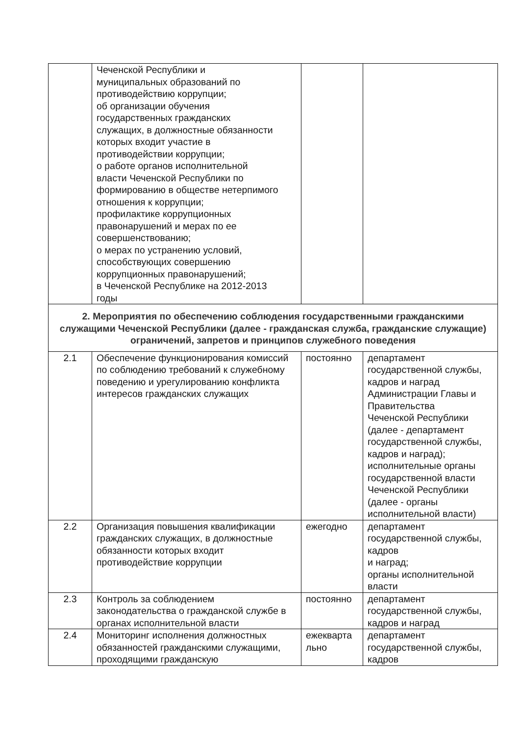| | Чеченской Республики и муниципальных образований по противодействию коррупции; об организации обучения государственных гражданских служащих, в должностные обязанности которых входит участие в противодействии коррупции; о работе органов исполнительной власти Чеченской Республики по формированию в обществе нетерпимого отношения к коррупции; профилактике коррупционных правонарушений и мерах по ее совершенствованию; о мерах по устранению условий, способствующих совершению коррупционных правонарушений; в Чеченской Республике на 2012-2013 годы | | |
| 2. Мероприятия по обеспечению соблюдения государственными гражданскими служащими Чеченской Республики (далее - гражданская служба, гражданские служащие) ограничений, запретов и принципов служебного поведения | | | |
| 2.1 | Обеспечение функционирования комиссий по соблюдению требований к служебному поведению и урегулированию конфликта интересов гражданских служащих | постоянно | департамент государственной службы, кадров и наград Администрации Главы и Правительства Чеченской Республики (далее - департамент государственной службы, кадров и наград); исполнительные органы государственной власти Чеченской Республики (далее - органы исполнительной власти) |
| 2.2 | Организация повышения квалификации гражданских служащих, в должностные обязанности которых входит противодействие коррупции | ежегодно | департамент государственной службы, кадров и наград; органы исполнительной власти |
| 2.3 | Контроль за соблюдением законодательства о гражданской службе в органах исполнительной власти | постоянно | департамент государственной службы, кадров и наград |
| 2.4 | Мониторинг исполнения должностных обязанностей гражданскими служащими, проходящими гражданскую | ежекварта льно | департамент государственной службы, кадров |